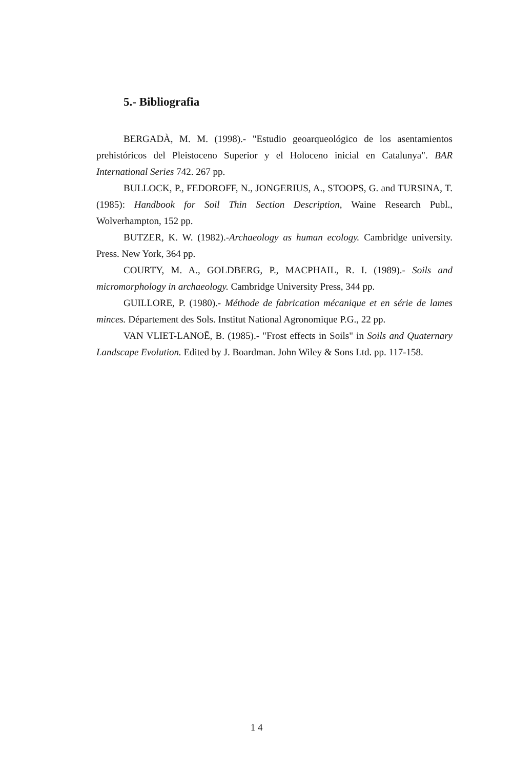5.- Bibliografia
BERGADÀ, M. M. (1998).- "Estudio geoarqueológico de los asentamientos prehistóricos del Pleistoceno Superior y el Holoceno inicial en Catalunya". BAR International Series 742. 267 pp.
BULLOCK, P., FEDOROFF, N., JONGERIUS, A., STOOPS, G. and TURSINA, T. (1985): Handbook for Soil Thin Section Description, Waine Research Publ., Wolverhampton, 152 pp.
BUTZER, K. W. (1982).-Archaeology as human ecology. Cambridge university. Press. New York, 364 pp.
COURTY, M. A., GOLDBERG, P., MACPHAIL, R. I. (1989).- Soils and micromorphology in archaeology. Cambridge University Press, 344 pp.
GUILLORE, P. (1980).- Méthode de fabrication mécanique et en série de lames minces. Département des Sols. Institut National Agronomique P.G., 22 pp.
VAN VLIET-LANOË, B. (1985).- "Frost effects in Soils" in Soils and Quaternary Landscape Evolution. Edited by J. Boardman. John Wiley & Sons Ltd. pp. 117-158.
1 4